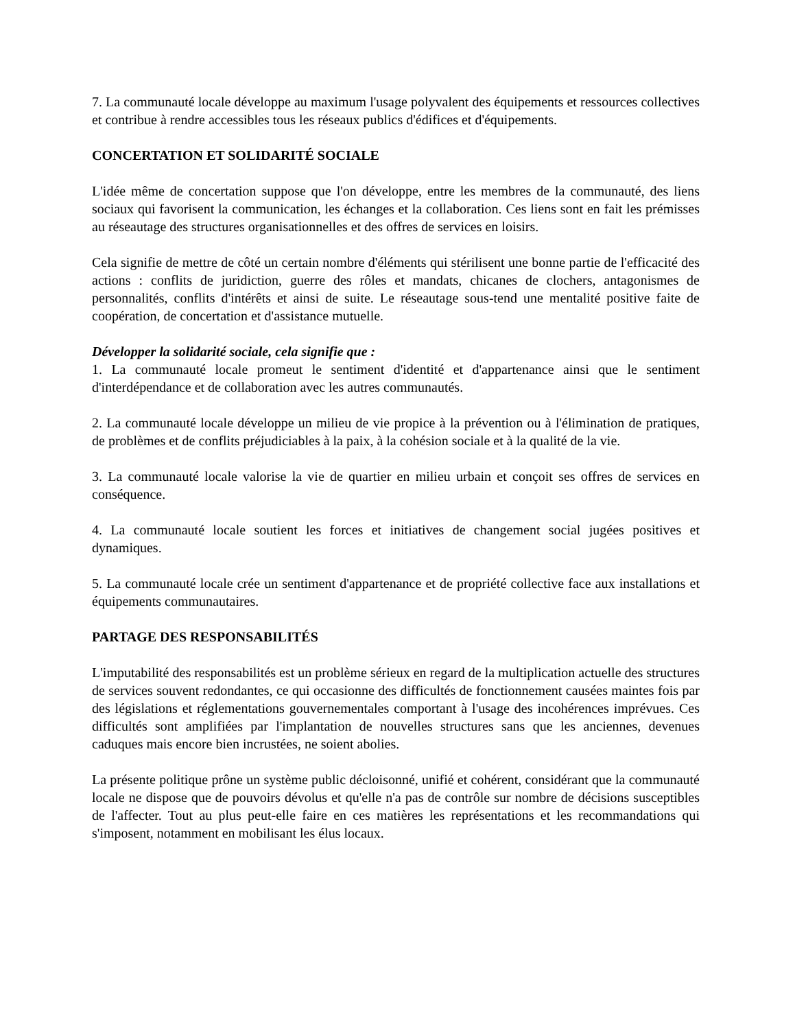7. La communauté locale développe au maximum l'usage polyvalent des équipements et ressources collectives et contribue à rendre accessibles tous les réseaux publics d'édifices et d'équipements.
CONCERTATION ET SOLIDARITÉ SOCIALE
L'idée même de concertation suppose que l'on développe, entre les membres de la communauté, des liens sociaux qui favorisent la communication, les échanges et la collaboration. Ces liens sont en fait les prémisses au réseautage des structures organisationnelles et des offres de services en loisirs.
Cela signifie de mettre de côté un certain nombre d'éléments qui stérilisent une bonne partie de l'efficacité des actions : conflits de juridiction, guerre des rôles et mandats, chicanes de clochers, antagonismes de personnalités, conflits d'intérêts et ainsi de suite. Le réseautage sous-tend une mentalité positive faite de coopération, de concertation et d'assistance mutuelle.
Développer la solidarité sociale, cela signifie que :
1. La communauté locale promeut le sentiment d'identité et d'appartenance ainsi que le sentiment d'interdépendance et de collaboration avec les autres communautés.
2. La communauté locale développe un milieu de vie propice à la prévention ou à l'élimination de pratiques, de problèmes et de conflits préjudiciables à la paix, à la cohésion sociale et à la qualité de la vie.
3. La communauté locale valorise la vie de quartier en milieu urbain et conçoit ses offres de services en conséquence.
4. La communauté locale soutient les forces et initiatives de changement social jugées positives et dynamiques.
5. La communauté locale crée un sentiment d'appartenance et de propriété collective face aux installations et équipements communautaires.
PARTAGE DES RESPONSABILITÉS
L'imputabilité des responsabilités est un problème sérieux en regard de la multiplication actuelle des structures de services souvent redondantes, ce qui occasionne des difficultés de fonctionnement causées maintes fois par des législations et réglementations gouvernementales comportant à l'usage des incohérences imprévues. Ces difficultés sont amplifiées par l'implantation de nouvelles structures sans que les anciennes, devenues caduques mais encore bien incrustées, ne soient abolies.
La présente politique prône un système public décloisonné, unifié et cohérent, considérant que la communauté locale ne dispose que de pouvoirs dévolus et qu'elle n'a pas de contrôle sur nombre de décisions susceptibles de l'affecter. Tout au plus peut-elle faire en ces matières les représentations et les recommandations qui s'imposent, notamment en mobilisant les élus locaux.